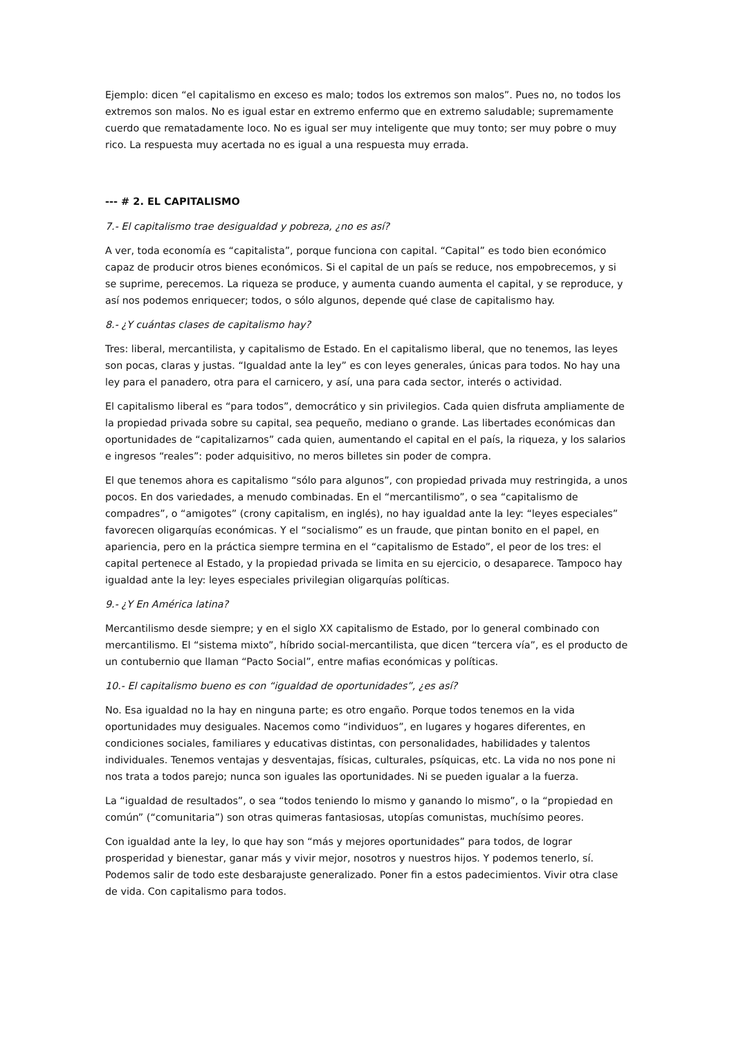Ejemplo: dicen “el capitalismo en exceso es malo; todos los extremos son malos”. Pues no, no todos los extremos son malos. No es igual estar en extremo enfermo que en extremo saludable; supremamente cuerdo que rematadamente loco. No es igual ser muy inteligente que muy tonto; ser muy pobre o muy rico. La respuesta muy acertada no es igual a una respuesta muy errada.
--- # 2. EL CAPITALISMO
7.- El capitalismo trae desigualdad y pobreza, ¿no es así?
A ver, toda economía es “capitalista”, porque funciona con capital. “Capital” es todo bien económico capaz de producir otros bienes económicos. Si el capital de un país se reduce, nos empobrecemos, y si se suprime, perecemos. La riqueza se produce, y aumenta cuando aumenta el capital, y se reproduce, y así nos podemos enriquecer; todos, o sólo algunos, depende qué clase de capitalismo hay.
8.- ¿Y cuántas clases de capitalismo hay?
Tres: liberal, mercantilista, y capitalismo de Estado. En el capitalismo liberal, que no tenemos, las leyes son pocas, claras y justas. “Igualdad ante la ley” es con leyes generales, únicas para todos. No hay una ley para el panadero, otra para el carnicero, y así, una para cada sector, interés o actividad.
El capitalismo liberal es “para todos”, democrático y sin privilegios. Cada quien disfruta ampliamente de la propiedad privada sobre su capital, sea pequeño, mediano o grande. Las libertades económicas dan oportunidades de “capitalizarnos” cada quien, aumentando el capital en el país, la riqueza, y los salarios e ingresos “reales”: poder adquisitivo, no meros billetes sin poder de compra.
El que tenemos ahora es capitalismo “sólo para algunos”, con propiedad privada muy restringida, a unos pocos. En dos variedades, a menudo combinadas. En el “mercantilismo”, o sea “capitalismo de compadres”, o “amigotes” (crony capitalism, en inglés), no hay igualdad ante la ley: “leyes especiales” favorecen oligarquías económicas. Y el “socialismo” es un fraude, que pintan bonito en el papel, en apariencia, pero en la práctica siempre termina en el “capitalismo de Estado”, el peor de los tres: el capital pertenece al Estado, y la propiedad privada se limita en su ejercicio, o desaparece. Tampoco hay igualdad ante la ley: leyes especiales privilegian oligarquías políticas.
9.- ¿Y En América latina?
Mercantilismo desde siempre; y en el siglo XX capitalismo de Estado, por lo general combinado con mercantilismo. El “sistema mixto”, híbrido social-mercantilista, que dicen “tercera vía”, es el producto de un contubernio que llaman “Pacto Social”, entre mafias económicas y políticas.
10.- El capitalismo bueno es con “igualdad de oportunidades”, ¿es así?
No. Esa igualdad no la hay en ninguna parte; es otro engaño. Porque todos tenemos en la vida oportunidades muy desiguales. Nacemos como “individuos”, en lugares y hogares diferentes, en condiciones sociales, familiares y educativas distintas, con personalidades, habilidades y talentos individuales. Tenemos ventajas y desventajas, físicas, culturales, psíquicas, etc. La vida no nos pone ni nos trata a todos parejo; nunca son iguales las oportunidades. Ni se pueden igualar a la fuerza.
La “igualdad de resultados”, o sea “todos teniendo lo mismo y ganando lo mismo”, o la “propiedad en común” (“comunitaria”) son otras quimeras fantasiosas, utopías comunistas, muchísimo peores.
Con igualdad ante la ley, lo que hay son “más y mejores oportunidades” para todos, de lograr prosperidad y bienestar, ganar más y vivir mejor, nosotros y nuestros hijos. Y podemos tenerlo, sí. Podemos salir de todo este desbarajuste generalizado. Poner fin a estos padecimientos. Vivir otra clase de vida. Con capitalismo para todos.